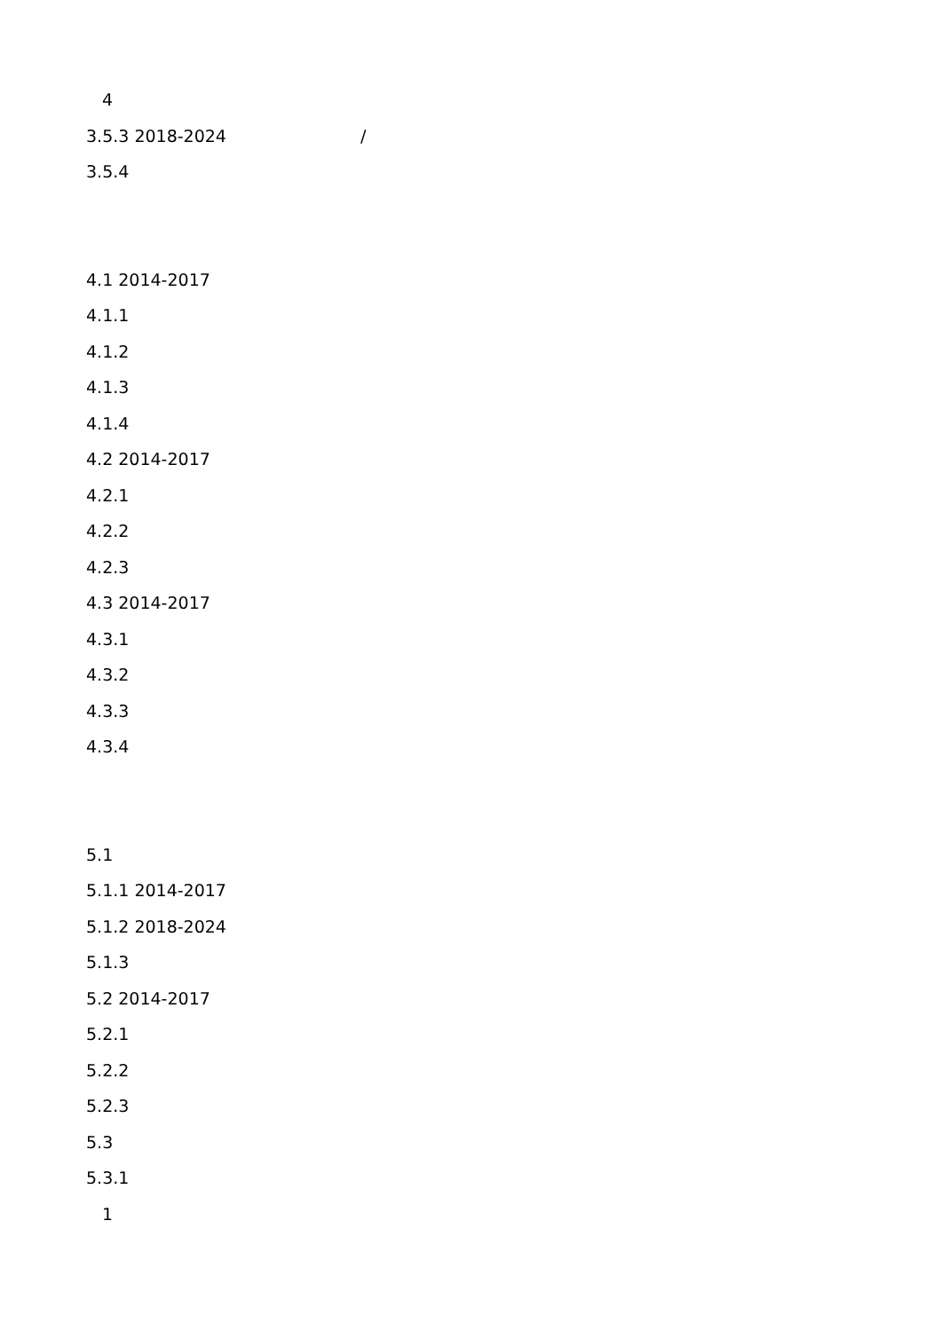4
3.5.3 2018-2024 /
3.5.4
4.1 2014-2017
4.1.1
4.1.2
4.1.3
4.1.4
4.2 2014-2017
4.2.1
4.2.2
4.2.3
4.3 2014-2017
4.3.1
4.3.2
4.3.3
4.3.4
5.1
5.1.1 2014-2017
5.1.2 2018-2024
5.1.3
5.2 2014-2017
5.2.1
5.2.2
5.2.3
5.3
5.3.1
1